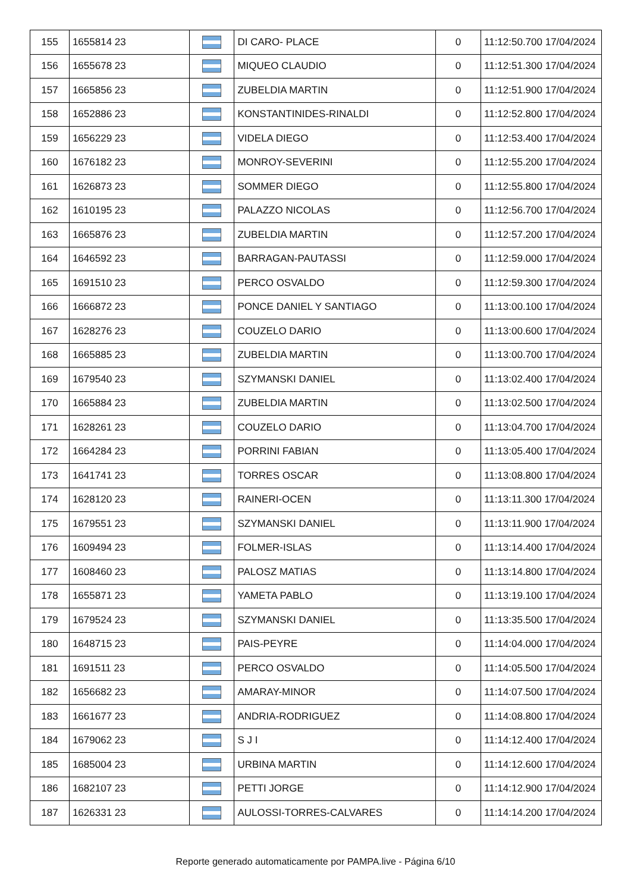| 155 | 1655814 23 | | DI CARO- PLACE | 0 | 11:12:50.700 17/04/2024 |
| 156 | 1655678 23 | | MIQUEO CLAUDIO | 0 | 11:12:51.300 17/04/2024 |
| 157 | 1665856 23 | | ZUBELDIA MARTIN | 0 | 11:12:51.900 17/04/2024 |
| 158 | 1652886 23 | | KONSTANTINIDES-RINALDI | 0 | 11:12:52.800 17/04/2024 |
| 159 | 1656229 23 | | VIDELA DIEGO | 0 | 11:12:53.400 17/04/2024 |
| 160 | 1676182 23 | | MONROY-SEVERINI | 0 | 11:12:55.200 17/04/2024 |
| 161 | 1626873 23 | | SOMMER DIEGO | 0 | 11:12:55.800 17/04/2024 |
| 162 | 1610195 23 | | PALAZZO NICOLAS | 0 | 11:12:56.700 17/04/2024 |
| 163 | 1665876 23 | | ZUBELDIA MARTIN | 0 | 11:12:57.200 17/04/2024 |
| 164 | 1646592 23 | | BARRAGAN-PAUTASSI | 0 | 11:12:59.000 17/04/2024 |
| 165 | 1691510 23 | | PERCO OSVALDO | 0 | 11:12:59.300 17/04/2024 |
| 166 | 1666872 23 | | PONCE DANIEL Y SANTIAGO | 0 | 11:13:00.100 17/04/2024 |
| 167 | 1628276 23 | | COUZELO DARIO | 0 | 11:13:00.600 17/04/2024 |
| 168 | 1665885 23 | | ZUBELDIA MARTIN | 0 | 11:13:00.700 17/04/2024 |
| 169 | 1679540 23 | | SZYMANSKI DANIEL | 0 | 11:13:02.400 17/04/2024 |
| 170 | 1665884 23 | | ZUBELDIA MARTIN | 0 | 11:13:02.500 17/04/2024 |
| 171 | 1628261 23 | | COUZELO DARIO | 0 | 11:13:04.700 17/04/2024 |
| 172 | 1664284 23 | | PORRINI FABIAN | 0 | 11:13:05.400 17/04/2024 |
| 173 | 1641741 23 | | TORRES OSCAR | 0 | 11:13:08.800 17/04/2024 |
| 174 | 1628120 23 | | RAINERI-OCEN | 0 | 11:13:11.300 17/04/2024 |
| 175 | 1679551 23 | | SZYMANSKI DANIEL | 0 | 11:13:11.900 17/04/2024 |
| 176 | 1609494 23 | | FOLMER-ISLAS | 0 | 11:13:14.400 17/04/2024 |
| 177 | 1608460 23 | | PALOSZ MATIAS | 0 | 11:13:14.800 17/04/2024 |
| 178 | 1655871 23 | | YAMETA PABLO | 0 | 11:13:19.100 17/04/2024 |
| 179 | 1679524 23 | | SZYMANSKI DANIEL | 0 | 11:13:35.500 17/04/2024 |
| 180 | 1648715 23 | | PAIS-PEYRE | 0 | 11:14:04.000 17/04/2024 |
| 181 | 1691511 23 | | PERCO OSVALDO | 0 | 11:14:05.500 17/04/2024 |
| 182 | 1656682 23 | | AMARAY-MINOR | 0 | 11:14:07.500 17/04/2024 |
| 183 | 1661677 23 | | ANDRIA-RODRIGUEZ | 0 | 11:14:08.800 17/04/2024 |
| 184 | 1679062 23 | | S J I | 0 | 11:14:12.400 17/04/2024 |
| 185 | 1685004 23 | | URBINA MARTIN | 0 | 11:14:12.600 17/04/2024 |
| 186 | 1682107 23 | | PETTI JORGE | 0 | 11:14:12.900 17/04/2024 |
| 187 | 1626331 23 | | AULOSSI-TORRES-CALVARES | 0 | 11:14:14.200 17/04/2024 |
Reporte generado automaticamente por PAMPA.live - Página 6/10